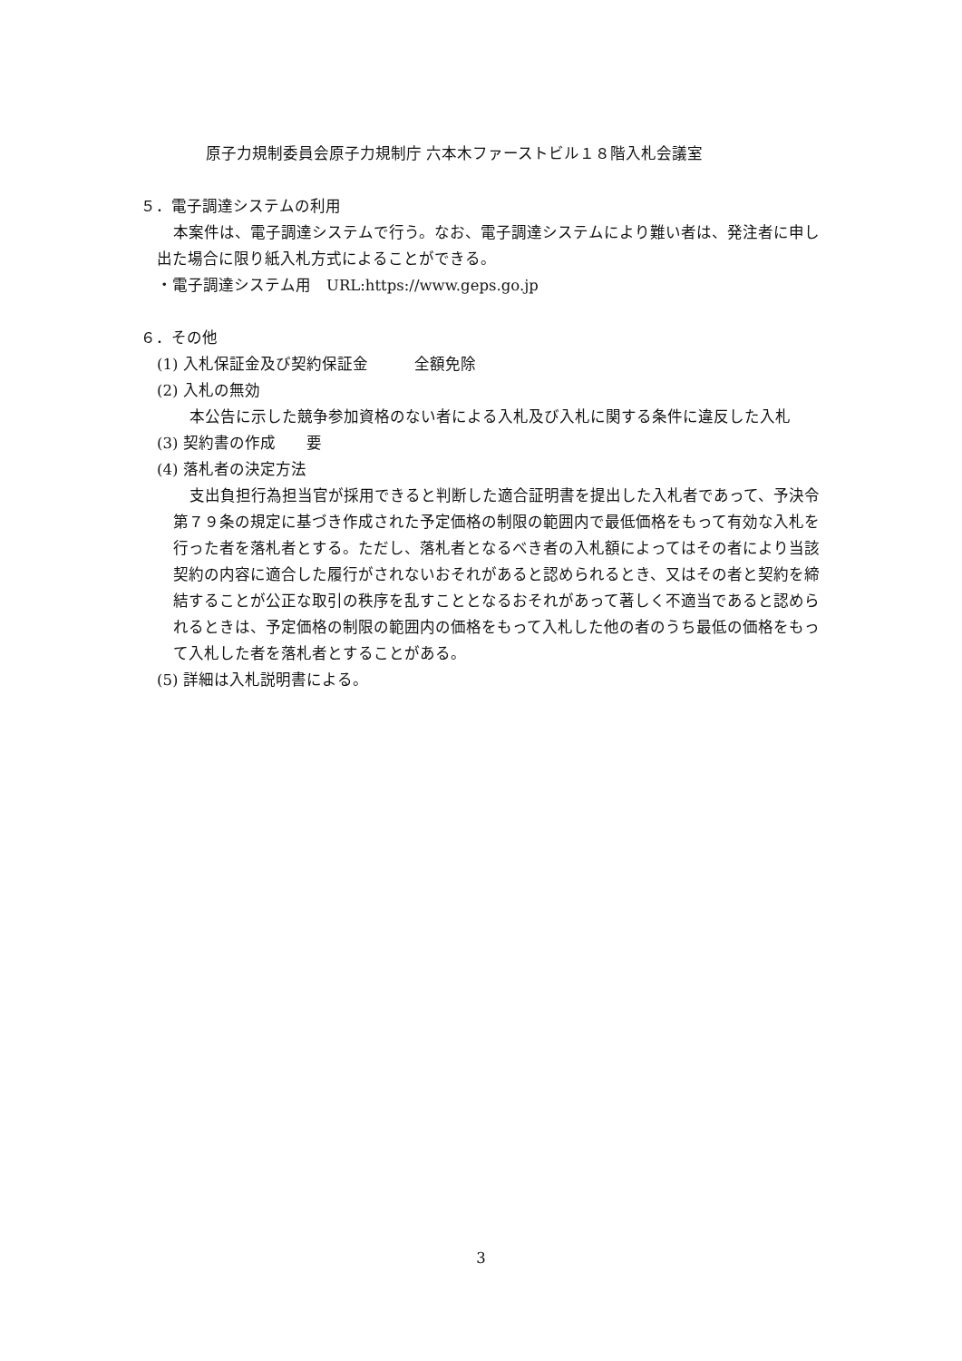原子力規制委員会原子力規制庁 六本木ファーストビル１８階入札会議室
５．電子調達システムの利用
本案件は、電子調達システムで行う。なお、電子調達システムにより難い者は、発注者に申し出た場合に限り紙入札方式によることができる。
・電子調達システム用　URL:https://www.geps.go.jp
６．その他
(1) 入札保証金及び契約保証金　　　全額免除
(2) 入札の無効
本公告に示した競争参加資格のない者による入札及び入札に関する条件に違反した入札
(3) 契約書の作成　　要
(4) 落札者の決定方法
支出負担行為担当官が採用できると判断した適合証明書を提出した入札者であって、予決令第７９条の規定に基づき作成された予定価格の制限の範囲内で最低価格をもって有効な入札を行った者を落札者とする。ただし、落札者となるべき者の入札額によってはその者により当該契約の内容に適合した履行がされないおそれがあると認められるとき、又はその者と契約を締結することが公正な取引の秩序を乱すこととなるおそれがあって著しく不適当であると認められるときは、予定価格の制限の範囲内の価格をもって入札した他の者のうち最低の価格をもって入札した者を落札者とすることがある。
(5) 詳細は入札説明書による。
3